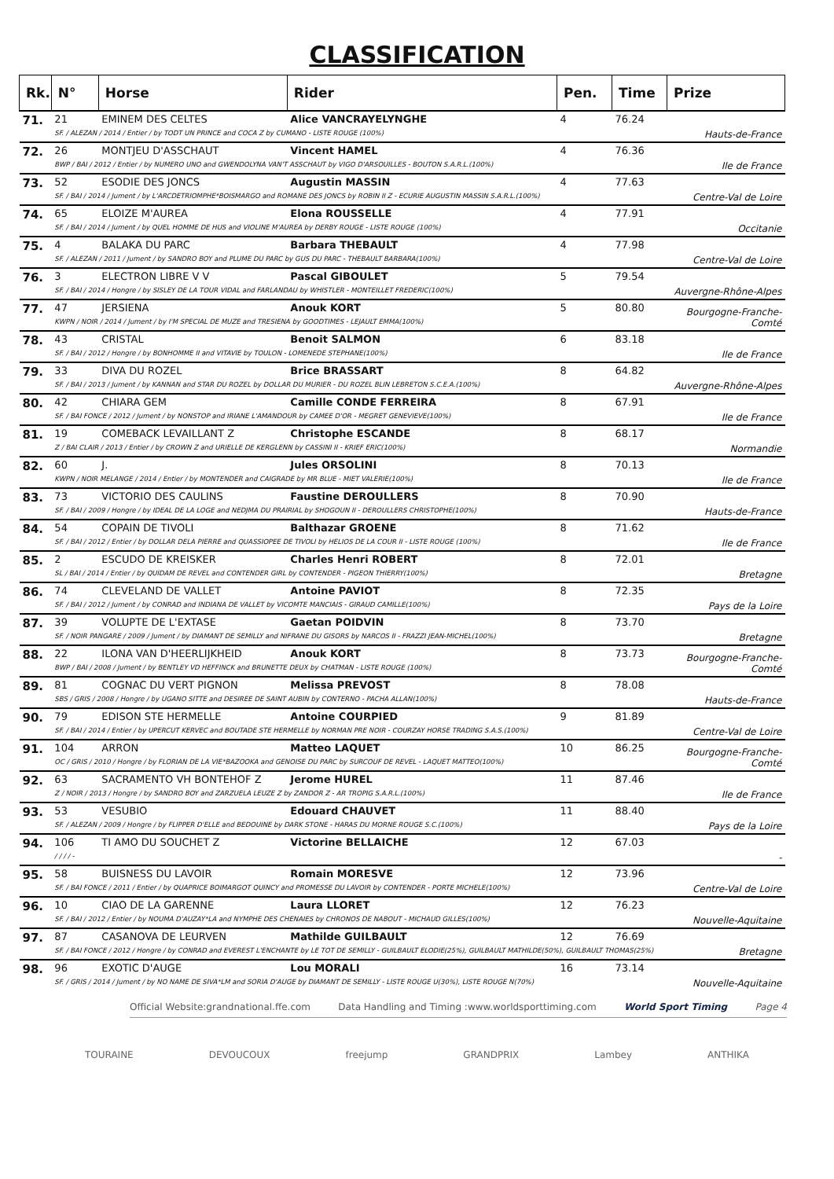CLASSIFICATION
| Rk. | N° | Horse | Rider | Pen. | Time | Prize |
| --- | --- | --- | --- | --- | --- | --- |
| 71. | 21 | EMINEM DES CELTES | Alice VANCRAYELYNGHE | 4 | 76.24 | Hauts-de-France |
| | SF. / ALEZAN / 2014 / Entier / by TODT UN PRINCE and COCA Z by CUMANO - LISTE ROUGE (100%) | | | | | |
| 72. | 26 | MONTJEU D'ASSCHAUT | Vincent HAMEL | 4 | 76.36 | Ile de France |
| | BWP / BAI / 2012 / Entier / by NUMERO UNO and GWENDOLYNA VAN'T ASSCHAUT by VIGO D'ARSOUILLES - BOUTON S.A.R.L.(100%) | | | | | |
| 73. | 52 | ESODIE DES JONCS | Augustin MASSIN | 4 | 77.63 | Centre-Val de Loire |
| | SF. / BAI / 2014 / Jument / by L'ARCDETRIOMPHE*BOISMARGO and ROMANE DES JONCS by ROBIN II Z - ECURIE AUGUSTIN MASSIN S.A.R.L.(100%) | | | | | |
| 74. | 65 | ELOIZE M'AUREA | Elona ROUSSELLE | 4 | 77.91 | Occitanie |
| | SF. / BAI / 2014 / Jument / by QUEL HOMME DE HUS and VIOLINE M'AUREA by DERBY ROUGE - LISTE ROUGE (100%) | | | | | |
| 75. | 4 | BALAKA DU PARC | Barbara THEBAULT | 4 | 77.98 | Centre-Val de Loire |
| | SF. / ALEZAN / 2011 / Jument / by SANDRO BOY and PLUME DU PARC by GUS DU PARC - THEBAULT BARBARA(100%) | | | | | |
| 76. | 3 | ELECTRON LIBRE V V | Pascal GIBOULET | 5 | 79.54 | Auvergne-Rhône-Alpes |
| | SF. / BAI / 2014 / Hongre / by SISLEY DE LA TOUR VIDAL and FARLANDAU by WHISTLER - MONTEILLET FREDERIC(100%) | | | | | |
| 77. | 47 | JERSIENA | Anouk KORT | 5 | 80.80 | Bourgogne-Franche-Comté |
| | KWPN / NOIR / 2014 / Jument / by I'M SPECIAL DE MUZE and TRESIENA by GOODTIMES - LEJAULT EMMA(100%) | | | | | |
| 78. | 43 | CRISTAL | Benoit SALMON | 6 | 83.18 | Ile de France |
| | SF. / BAI / 2012 / Hongre / by BONHOMME II and VITAVIE by TOULON - LOMENEDE STEPHANE(100%) | | | | | |
| 79. | 33 | DIVA DU ROZEL | Brice BRASSART | 8 | 64.82 | Auvergne-Rhône-Alpes |
| | SF. / BAI / 2013 / Jument / by KANNAN and STAR DU ROZEL by DOLLAR DU MURIER - DU ROZEL BLIN LEBRETON S.C.E.A.(100%) | | | | | |
| 80. | 42 | CHIARA GEM | Camille CONDE FERREIRA | 8 | 67.91 | Ile de France |
| | SF. / BAI FONCE / 2012 / Jument / by NONSTOP and IRIANE L'AMANDOUR by CAMEE D'OR - MEGRET GENEVIEVE(100%) | | | | | |
| 81. | 19 | COMEBACK LEVAILLANT Z | Christophe ESCANDE | 8 | 68.17 | Normandie |
| | Z / BAI CLAIR / 2013 / Entier / by CROWN Z and URIELLE DE KERGLENN by CASSINI II - KRIEF ERIC(100%) | | | | | |
| 82. | 60 | J. | Jules ORSOLINI | 8 | 70.13 | Ile de France |
| | KWPN / NOIR MELANGE / 2014 / Entier / by MONTENDER and CAIGRADE by MR BLUE - MIET VALERIE(100%) | | | | | |
| 83. | 73 | VICTORIO DES CAULINS | Faustine DEROULLERS | 8 | 70.90 | Hauts-de-France |
| | SF. / BAI / 2009 / Hongre / by IDEAL DE LA LOGE and NEDJMA DU PRAIRIAL by SHOGOUN II - DEROULLERS CHRISTOPHE(100%) | | | | | |
| 84. | 54 | COPAIN DE TIVOLI | Balthazar GROENE | 8 | 71.62 | Ile de France |
| | SF. / BAI / 2012 / Entier / by DOLLAR DELA PIERRE and QUASSIOPEE DE TIVOLI by HELIOS DE LA COUR II - LISTE ROUGE (100%) | | | | | |
| 85. | 2 | ESCUDO DE KREISKER | Charles Henri ROBERT | 8 | 72.01 | Bretagne |
| | SL / BAI / 2014 / Entier / by QUIDAM DE REVEL and CONTENDER GIRL by CONTENDER - PIGEON THIERRY(100%) | | | | | |
| 86. | 74 | CLEVELAND DE VALLET | Antoine PAVIOT | 8 | 72.35 | Pays de la Loire |
| | SF. / BAI / 2012 / Jument / by CONRAD and INDIANA DE VALLET by VICOMTE MANCIAIS - GIRAUD CAMILLE(100%) | | | | | |
| 87. | 39 | VOLUPTE DE L'EXTASE | Gaetan POIDVIN | 8 | 73.70 | Bretagne |
| | SF. / NOIR PANGARE / 2009 / Jument / by DIAMANT DE SEMILLY and NIFRANE DU GISORS by NARCOS II - FRAZZI JEAN-MICHEL(100%) | | | | | |
| 88. | 22 | ILONA VAN D'HEERLIJKHEID | Anouk KORT | 8 | 73.73 | Bourgogne-Franche-Comté |
| | BWP / BAI / 2008 / Jument / by BENTLEY VD HEFFINCK and BRUNETTE DEUX by CHATMAN - LISTE ROUGE (100%) | | | | | |
| 89. | 81 | COGNAC DU VERT PIGNON | Melissa PREVOST | 8 | 78.08 | Hauts-de-France |
| | SBS / GRIS / 2008 / Hongre / by UGANO SITTE and DESIREE DE SAINT AUBIN by CONTERNO - PACHA ALLAN(100%) | | | | | |
| 90. | 79 | EDISON STE HERMELLE | Antoine COURPIED | 9 | 81.89 | Centre-Val de Loire |
| | SF. / BAI / 2014 / Entier / by UPERCUT KERVEC and BOUTADE STE HERMELLE by NORMAN PRE NOIR - COURZAY HORSE TRADING S.A.S.(100%) | | | | | |
| 91. | 104 | ARRON | Matteo LAQUET | 10 | 86.25 | Bourgogne-Franche-Comté |
| | OC / GRIS / 2010 / Hongre / by FLORIAN DE LA VIE*BAZOOKA and GENOISE DU PARC by SURCOUF DE REVEL - LAQUET MATTEO(100%) | | | | | |
| 92. | 63 | SACRAMENTO VH BONTEHOF Z | Jerome HUREL | 11 | 87.46 | Ile de France |
| | Z / NOIR / 2013 / Hongre / by SANDRO BOY and ZARZUELA LEUZE Z by ZANDOR Z - AR TROPIG S.A.R.L.(100%) | | | | | |
| 93. | 53 | VESUBIO | Edouard CHAUVET | 11 | 88.40 | Pays de la Loire |
| | SF. / ALEZAN / 2009 / Hongre / by FLIPPER D'ELLE and BEDOUINE by DARK STONE - HARAS DU MORNE ROUGE S.C.(100%) | | | | | |
| 94. | 106 | TI AMO DU SOUCHET Z | Victorine BELLAICHE | 12 | 67.03 | - |
| | / / / / - | | | | | |
| 95. | 58 | BUISNESS DU LAVOIR | Romain MORESVE | 12 | 73.96 | Centre-Val de Loire |
| | SF. / BAI FONCE / 2011 / Entier / by QUAPRICE BOIMARGOT QUINCY and PROMESSE DU LAVOIR by CONTENDER - PORTE MICHELE(100%) | | | | | |
| 96. | 10 | CIAO DE LA GARENNE | Laura LLORET | 12 | 76.23 | Nouvelle-Aquitaine |
| | SF. / BAI / 2012 / Entier / by NOUMA D'AUZAY*LA and NYMPHE DES CHENAIES by CHRONOS DE NABOUT - MICHAUD GILLES(100%) | | | | | |
| 97. | 87 | CASANOVA DE LEURVEN | Mathilde GUILBAULT | 12 | 76.69 | Bretagne |
| | SF. / BAI FONCE / 2012 / Hongre / by CONRAD and EVEREST L'ENCHANTE by LE TOT DE SEMILLY - GUILBAULT ELODIE(25%), GUILBAULT MATHILDE(50%), GUILBAULT THOMAS(25%) | | | | | |
| 98. | 96 | EXOTIC D'AUGE | Lou MORALI | 16 | 73.14 | Nouvelle-Aquitaine |
| | SF. / GRIS / 2014 / Jument / by NO NAME DE SIVA*LM and SORIA D'AUGE by DIAMANT DE SEMILLY - LISTE ROUGE U(30%), LISTE ROUGE N(70%) | | | | | |
Official Website:grandnational.ffe.com Data Handling and Timing :www.worldsporttiming.com World Sport Timing Page 4
TOURAINE DEVOUCOUX freejump GRANDPRIX Lambey ANTHIKA